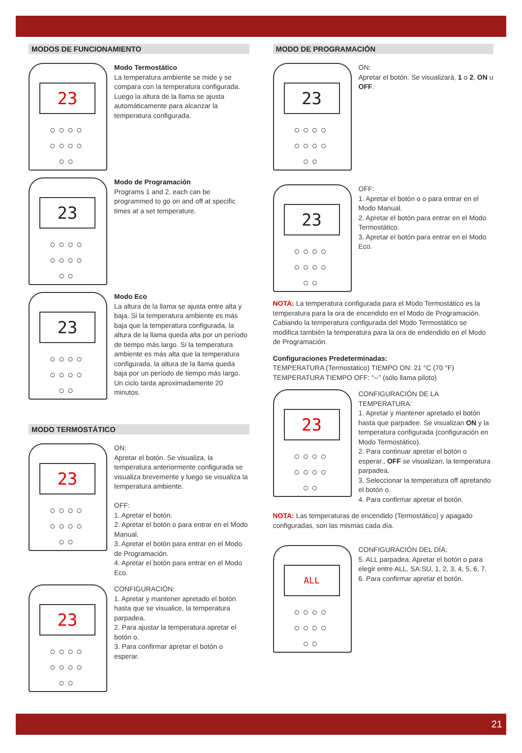MODOS DE FUNCIONAMIENTO
23
○○○○ ○○○○ ○○
Modo Termostático
La temperatura ambiente se mide y se compara con la temperatura configurada. Luego la altura de la llama se ajusta automáticamente para alcanzar la temperatura configurada.
23
○○○○ ○○○○ ○○
Modo de Programación
Programs 1 and 2, each can be programmed to go on and off at specific times at a set temperature.
23
○○○○ ○○○○ ○○
Modo Eco
La altura de la llama se ajusta entre alta y baja. Si la temperatura ambiente es más baja que la temperatura configurada, la altura de la llama queda alta por un período de tiempo más largo. Si la temperatura ambiente es más alta que la temperatura configurada, la altura de la llama queda baja por un período de tiempo más largo. Un ciclo tarda aproximadamente 20 minutos.
MODO TERMOSTÁTICO
23
○○○○ ○○○○ ○○
ON:
Apretar el botón. Se visualiza, la temperatura anteriormente configurada se visualiza brevemente y luego se visualiza la temperatura ambiente.
OFF:
1. Apretar el botón.
2. Apretar el botón o para entrar en el Modo Manual.
3. Apretar el botón para entrar en el Modo de Programación.
4. Apretar el botón para entrar en el Modo Eco.
23
○○○○ ○○○○ ○○
CONFIGURACIÓN:
1. Apretar y mantener apretado el botón hasta que se visualice, la temperatura parpadea.
2. Para ajustar la temperatura apretar el botón o.
3. Para confirmar apretar el botón o esperar.
MODO DE PROGRAMACIÓN
23
○○○○ ○○○○ ○○
ON:
Apretar el botón. Se visualizará, 1 o 2, ON u OFF.
23
○○○○ ○○○○ ○○
OFF:
1. Apretar el botón o o para entrar en el Modo Manual.
2. Apretar el botón para entrar en el Modo Termostático.
3. Apretar el botón para entrar en el Modo Eco.
NOTA: La temperatura configurada para el Modo Termostático es la temperatura para la ora de encendido en el Modo de Programación. Cabiando la temperatura configurada del Modo Termostático se modifica también la temperatura para la ora de endendido en el Modo de Programación.
Configuraciones Predeterminadas:
TEMPERATURA (Termostático) TIEMPO ON: 21 °C (70 °F)
TEMPERATURA TIEMPO OFF: “--” (sólo llama piloto)
23
○○○○ ○○○○ ○○
CONFIGURACIÓN DE LA TEMPERATURA:
1. Apretar y mantener apretado el botón hasta que parpadee. Se visualizan ON y la temperatura configurada (configuración en Modo Termostático).
2. Para continuar apretar el botón o esperar., OFF se visualizan, la temperatura parpadea.
3. Seleccionar la temperatura off apretando el botón o.
4. Para confirmar apretar el botón.
NOTA: Las temperaturas de encendido (Termostático) y apagado configuradas, son las mismas cada día.
ALL
○○○○ ○○○○ ○○
CONFIGURACIÓN DEL DÍA:
5. ALL parpadea. Apretar el botón o para elegir entre ALL, SA:SU, 1, 2, 3, 4, 5, 6, 7.
6. Para confirmar apretar el botón.
21